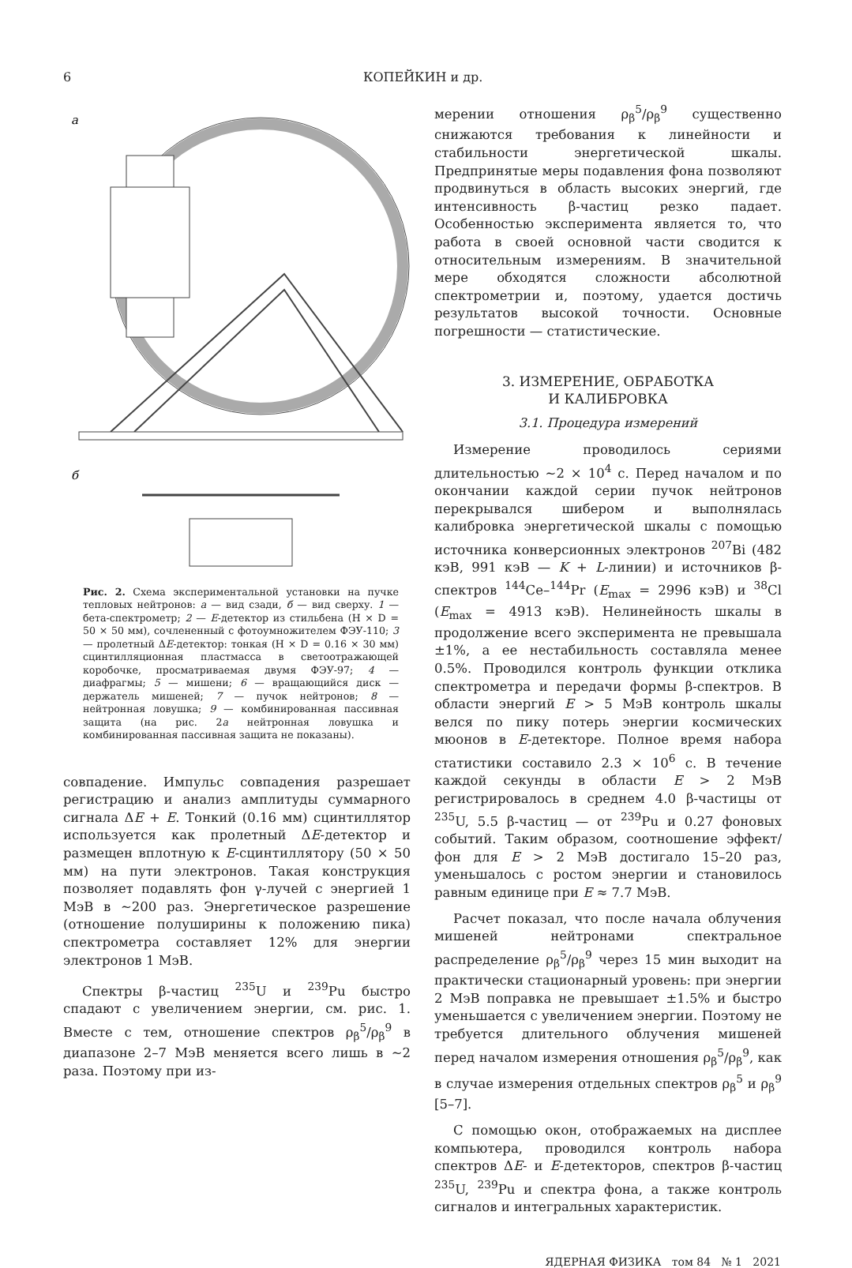6 КОПЕЙКИН и др.
а
б
Рис. 2. Схема экспериментальной установки на пучке тепловых нейтронов: а — вид сзади, б — вид сверху. 1 — бета-спектрометр; 2 — E-детектор из стильбена (H × D = 50 × 50 мм), сочлененный с фотоумножителем ФЭУ-110; 3 — пролетный ΔE-детектор: тонкая (H × D = 0.16 × 30 мм) сцинтилляционная пластмасса в светоотражающей коробочке, просматриваемая двумя ФЭУ-97; 4 — диафрагмы; 5 — мишени; 6 — вращающийся диск — держатель мишеней; 7 — пучок нейтронов; 8 — нейтронная ловушка; 9 — комбинированная пассивная защита (на рис. 2а нейтронная ловушка и комбинированная пассивная защита не показаны).
совпадение. Импульс совпадения разрешает регистрацию и анализ амплитуды суммарного сигнала ΔE + E. Тонкий (0.16 мм) сцинтиллятор используется как пролетный ΔE-детектор и размещен вплотную к E-сцинтиллятору (50 × 50 мм) на пути электронов. Такая конструкция позволяет подавлять фон γ-лучей с энергией 1 МэВ в ∼200 раз. Энергетическое разрешение (отношение полуширины к положению пика) спектрометра составляет 12% для энергии электронов 1 МэВ.
Спектры β-частиц <sup>235</sup>U и <sup>239</sup>Pu быстро спадают с увеличением энергии, см. рис. 1. Вместе с тем, отношение спектров ρ<sub>β</sub><sup>5</sup>/ρ<sub>β</sub><sup>9</sup> в диапазоне 2–7 МэВ меняется всего лишь в ∼2 раза. Поэтому при из-
мерении отношения ρ<sub>β</sub><sup>5</sup>/ρ<sub>β</sub><sup>9</sup> существенно снижаются требования к линейности и стабильности энергетической шкалы. Предпринятые меры подавления фона позволяют продвинуться в область высоких энергий, где интенсивность β-частиц резко падает. Особенностью эксперимента является то, что работа в своей основной части сводится к относительным измерениям. В значительной мере обходятся сложности абсолютной спектрометрии и, поэтому, удается достичь результатов высокой точности. Основные погрешности — статистические.
3. ИЗМЕРЕНИЕ, ОБРАБОТКА
И КАЛИБРОВКА
3.1. Процедура измерений
Измерение проводилось сериями длительностью ∼2 × 10<sup>4</sup> с. Перед началом и по окончании каждой серии пучок нейтронов перекрывался шибером и выполнялась калибровка энергетической шкалы с помощью источника конверсионных электронов <sup>207</sup>Bi (482 кэВ, 991 кэВ — K + L-линии) и источников β-спектров <sup>144</sup>Ce–<sup>144</sup>Pr (E<sub>max</sub> = 2996 кэВ) и <sup>38</sup>Cl (E<sub>max</sub> = 4913 кэВ). Нелинейность шкалы в продолжение всего эксперимента не превышала ±1%, а ее нестабильность составляла менее 0.5%. Проводился контроль функции отклика спектрометра и передачи формы β-спектров. В области энергий E > 5 МэВ контроль шкалы велся по пику потерь энергии космических мюонов в E-детекторе. Полное время набора статистики составило 2.3 × 10<sup>6</sup> с. В течение каждой секунды в области E > 2 МэВ регистрировалось в среднем 4.0 β-частицы от <sup>235</sup>U, 5.5 β-частиц — от <sup>239</sup>Pu и 0.27 фоновых событий. Таким образом, соотношение эффект/фон для E > 2 МэВ достигало 15–20 раз, уменьшалось с ростом энергии и становилось равным единице при E ≈ 7.7 МэВ.
Расчет показал, что после начала облучения мишеней нейтронами спектральное распределение ρ<sub>β</sub><sup>5</sup>/ρ<sub>β</sub><sup>9</sup> через 15 мин выходит на практически стационарный уровень: при энергии 2 МэВ поправка не превышает ±1.5% и быстро уменьшается с увеличением энергии. Поэтому не требуется длительного облучения мишеней перед началом измерения отношения ρ<sub>β</sub><sup>5</sup>/ρ<sub>β</sub><sup>9</sup>, как в случае измерения отдельных спектров ρ<sub>β</sub><sup>5</sup> и ρ<sub>β</sub><sup>9</sup> [5–7].
С помощью окон, отображаемых на дисплее компьютера, проводился контроль набора спектров ΔE- и E-детекторов, спектров β-частиц <sup>235</sup>U, <sup>239</sup>Pu и спектра фона, а также контроль сигналов и интегральных характеристик.
ЯДЕРНАЯ ФИЗИКА том 84 № 1 2021